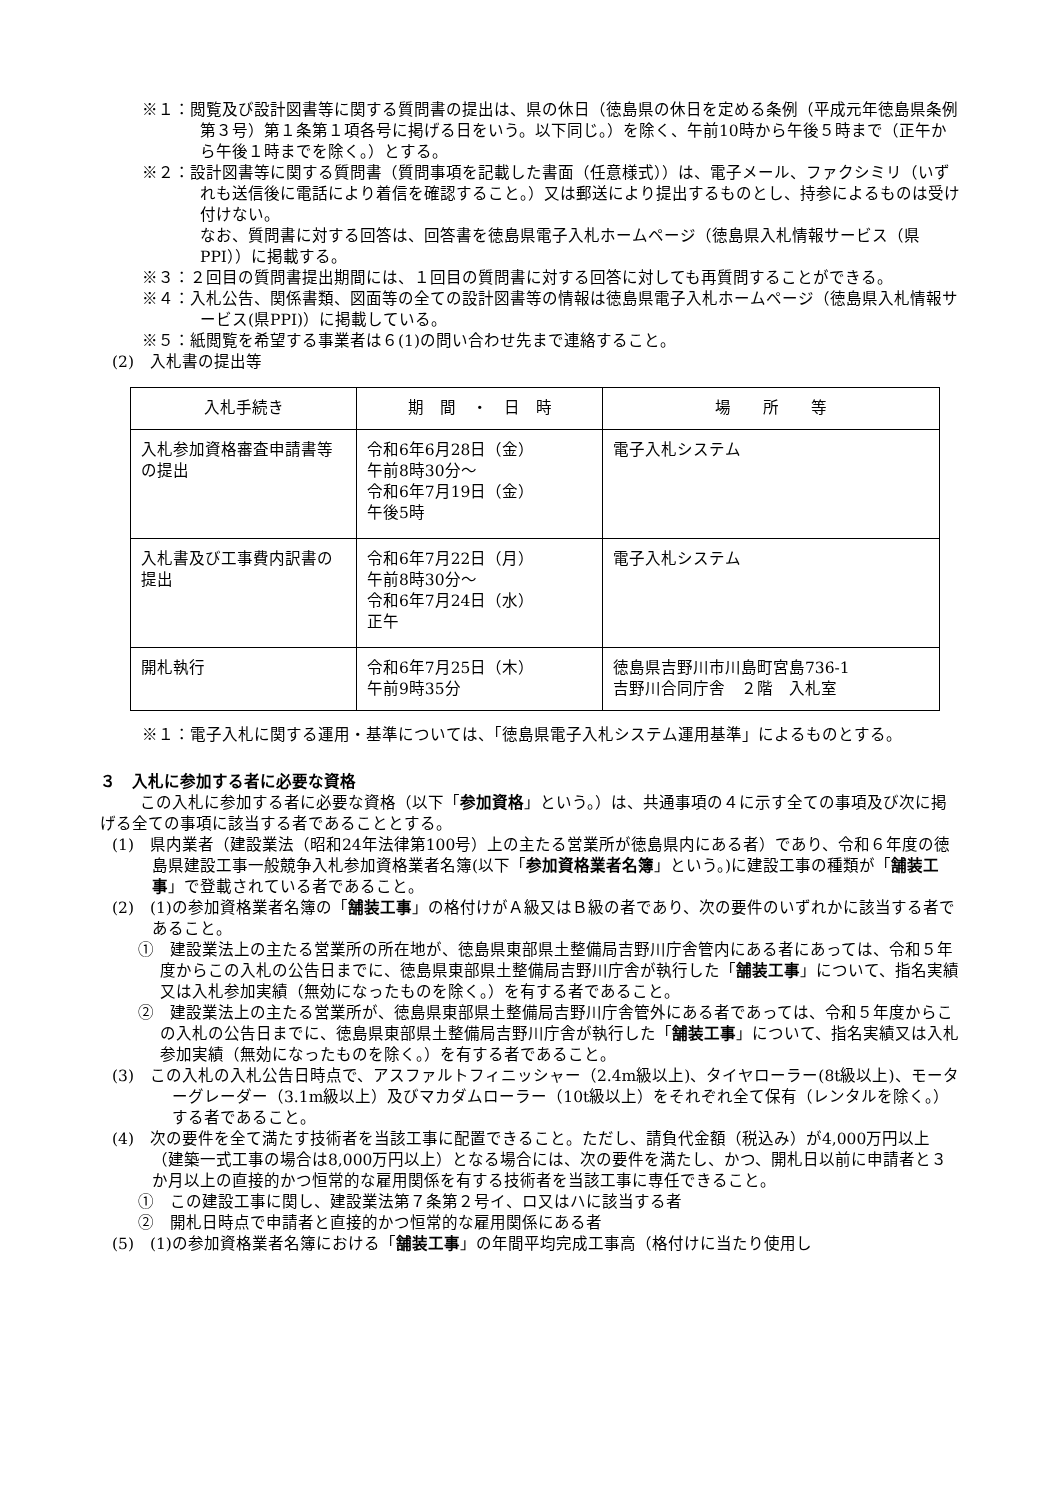※１：閲覧及び設計図書等に関する質問書の提出は、県の休日（徳島県の休日を定める条例（平成元年徳島県条例第３号）第１条第１項各号に掲げる日をいう。以下同じ。）を除く、午前10時から午後５時まで（正午から午後１時までを除く。）とする。
※２：設計図書等に関する質問書（質問事項を記載した書面（任意様式））は、電子メール、ファクシミリ（いずれも送信後に電話により着信を確認すること。）又は郵送により提出するものとし、持参によるものは受け付けない。
なお、質問書に対する回答は、回答書を徳島県電子入札ホームページ（徳島県入札情報サービス（県PPI））に掲載する。
※３：２回目の質問書提出期間には、１回目の質問書に対する回答に対しても再質問することができる。
※４：入札公告、関係書類、図面等の全ての設計図書等の情報は徳島県電子入札ホームページ（徳島県入札情報サービス(県PPI)）に掲載している。
※５：紙閲覧を希望する事業者は６(1)の問い合わせ先まで連絡すること。
(2)　入札書の提出等
| 入札手続き | 期 間 ・ 日 時 | 場 所 等 |
| --- | --- | --- |
| 入札参加資格審査申請書等の提出 | 令和6年6月28日（金） 午前8時30分～ 令和6年7月19日（金） 午後5時 | 電子入札システム |
| 入札書及び工事費内訳書の提出 | 令和6年7月22日（月） 午前8時30分～ 令和6年7月24日（水） 正午 | 電子入札システム |
| 開札執行 | 令和6年7月25日（木） 午前9時35分 | 徳島県吉野川市川島町宮島736-1 吉野川合同庁舎 ２階 入札室 |
※１：電子入札に関する運用・基準については、「徳島県電子入札システム運用基準」によるものとする。
３　入札に参加する者に必要な資格
この入札に参加する者に必要な資格（以下「参加資格」という。）は、共通事項の４に示す全ての事項及び次に掲げる全ての事項に該当する者であることとする。
(1)　県内業者（建設業法（昭和24年法律第100号）上の主たる営業所が徳島県内にある者）であり、令和６年度の徳島県建設工事一般競争入札参加資格業者名簿(以下「参加資格業者名簿」という。)に建設工事の種類が「舗装工事」で登載されている者であること。
(2)　(1)の参加資格業者名簿の「舗装工事」の格付けがＡ級又はＢ級の者であり、次の要件のいずれかに該当する者であること。
①　建設業法上の主たる営業所の所在地が、徳島県東部県土整備局吉野川庁舎管内にある者にあっては、令和５年度からこの入札の公告日までに、徳島県東部県土整備局吉野川庁舎が執行した「舗装工事」について、指名実績又は入札参加実績（無効になったものを除く。）を有する者であること。
②　建設業法上の主たる営業所が、徳島県東部県土整備局吉野川庁舎管外にある者であっては、令和５年度からこの入札の公告日までに、徳島県東部県土整備局吉野川庁舎が執行した「舗装工事」について、指名実績又は入札参加実績（無効になったものを除く。）を有する者であること。
(3)　この入札の入札公告日時点で、アスファルトフィニッシャー（2.4m級以上)、タイヤローラー(8t級以上)、モーターグレーダー（3.1m級以上）及びマカダムローラー（10t級以上）をそれぞれ全て保有（レンタルを除く。）する者であること。
(4)　次の要件を全て満たす技術者を当該工事に配置できること。ただし、請負代金額（税込み）が4,000万円以上（建築一式工事の場合は8,000万円以上）となる場合には、次の要件を満たし、かつ、開札日以前に申請者と３か月以上の直接的かつ恒常的な雇用関係を有する技術者を当該工事に専任できること。
①　この建設工事に関し、建設業法第７条第２号イ、ロ又はハに該当する者
②　開札日時点で申請者と直接的かつ恒常的な雇用関係にある者
(5)　(1)の参加資格業者名簿における「舗装工事」の年間平均完成工事高（格付けに当たり使用し